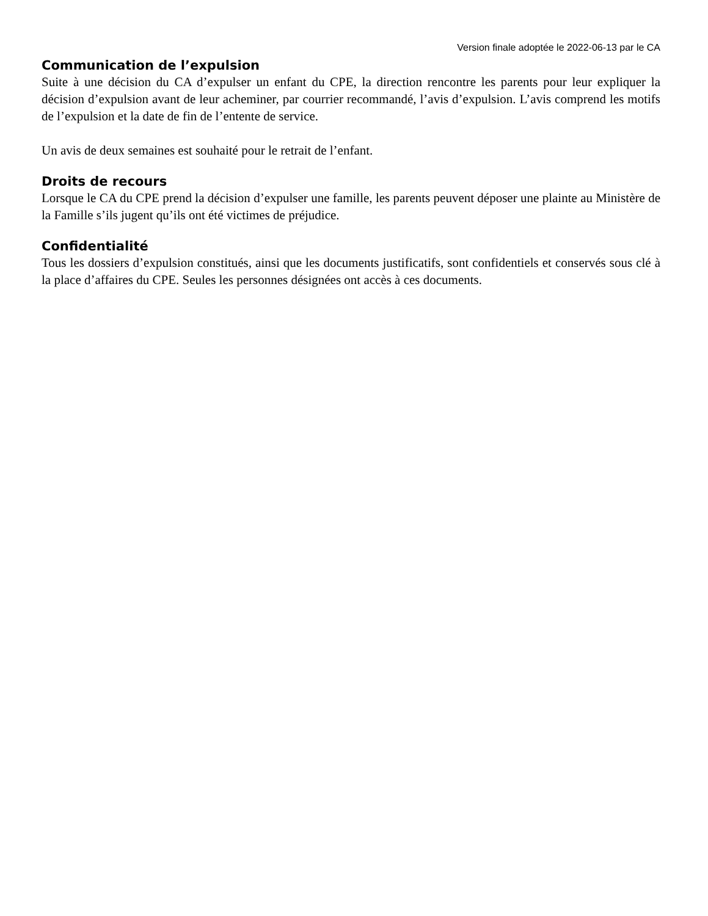Version finale adoptée le 2022-06-13 par le CA
Communication de l’expulsion
Suite à une décision du CA d’expulser un enfant du CPE, la direction rencontre les parents pour leur expliquer la décision d’expulsion avant de leur acheminer, par courrier recommandé, l’avis d’expulsion. L’avis comprend les motifs de l’expulsion et la date de fin de l’entente de service.
Un avis de deux semaines est souhaité pour le retrait de l’enfant.
Droits de recours
Lorsque le CA du CPE prend la décision d’expulser une famille, les parents peuvent déposer une plainte au Ministère de la Famille s’ils jugent qu’ils ont été victimes de préjudice.
Confidentialité
Tous les dossiers d’expulsion constitués, ainsi que les documents justificatifs, sont confidentiels et conservés sous clé à la place d’affaires du CPE. Seules les personnes désignées ont accès à ces documents.